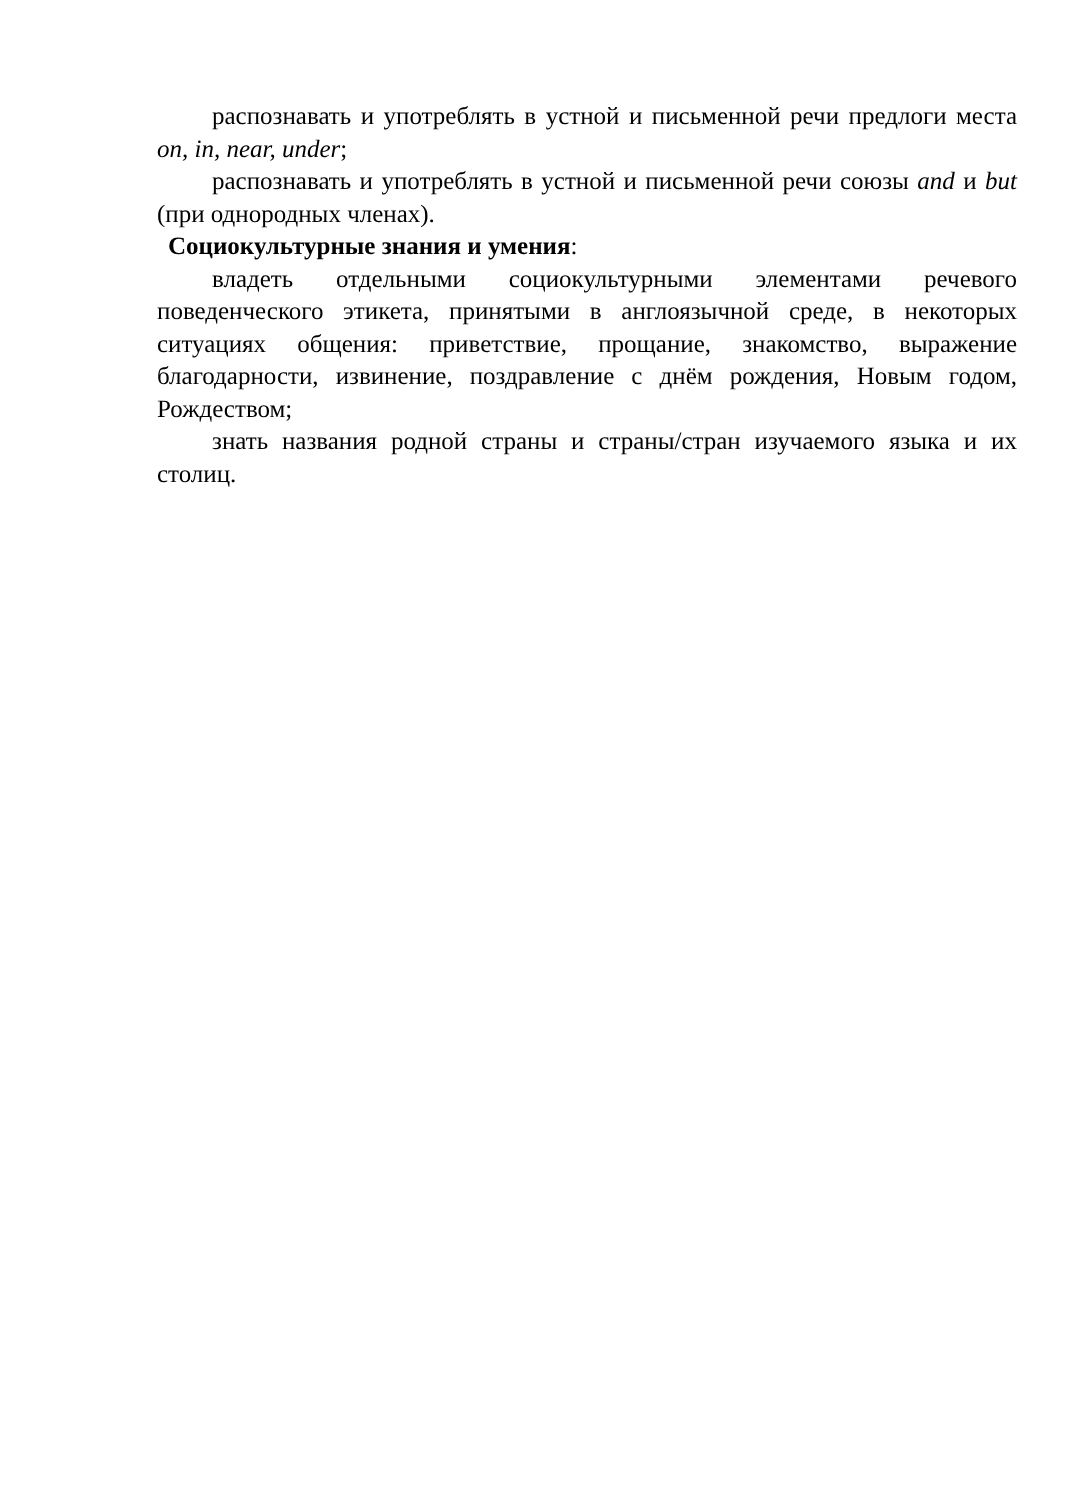распознавать и употреблять в устной и письменной речи предлоги места on, in, near, under;
распознавать и употреблять в устной и письменной речи союзы and и but (при однородных членах).
Социокультурные знания и умения:
владеть отдельными социокультурными элементами речевого поведенческого этикета, принятыми в англоязычной среде, в некоторых ситуациях общения: приветствие, прощание, знакомство, выражение благодарности, извинение, поздравление с днём рождения, Новым годом, Рождеством;
знать названия родной страны и страны/стран изучаемого языка и их столиц.